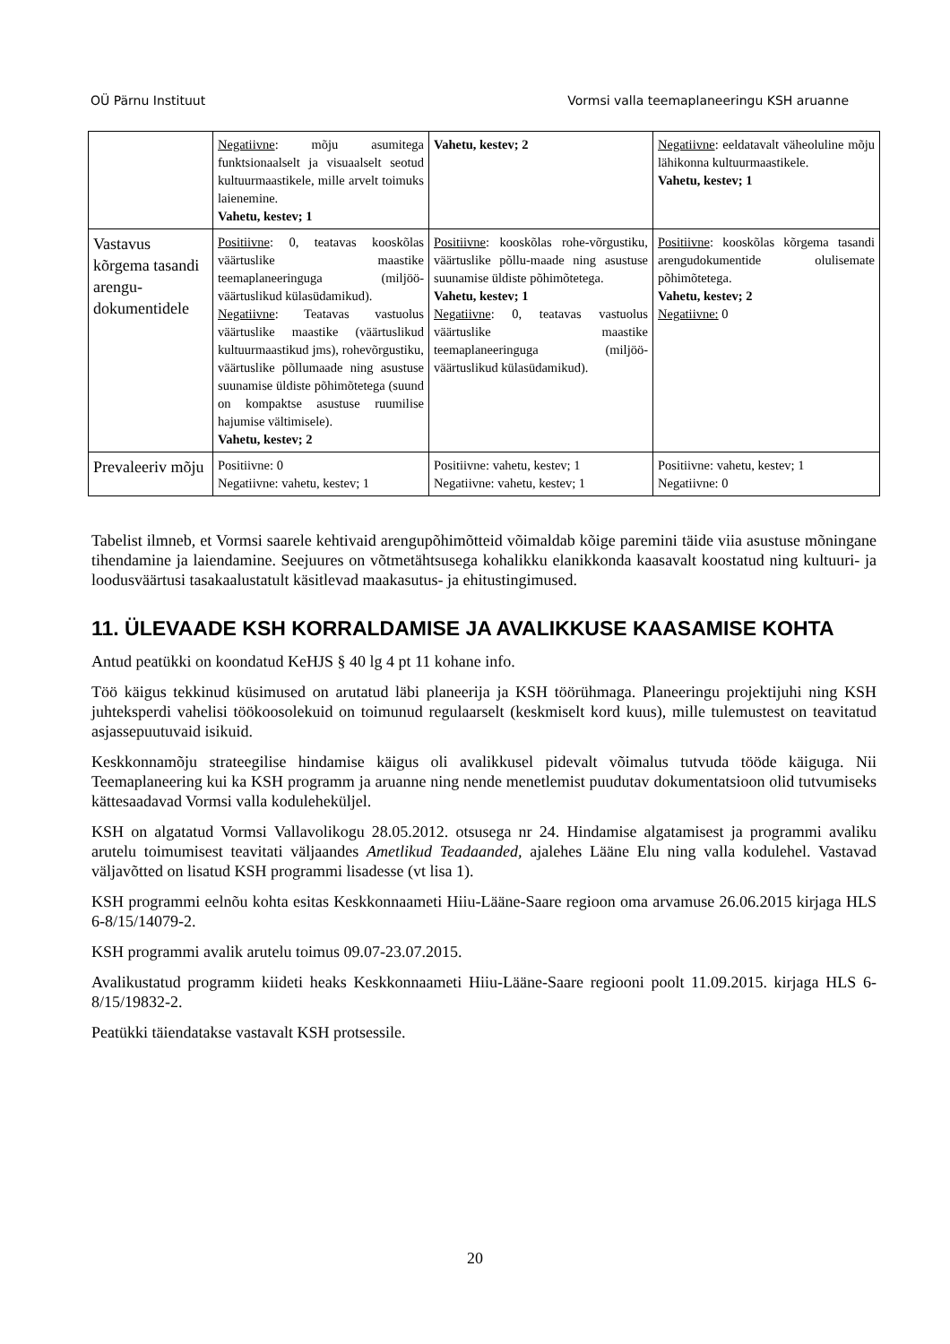OÜ Pärnu Instituut Vormsi valla teemaplaneeringu KSH aruanne
| | Negatiivne : mõju asumitega funktsionaalselt ja visuaalselt seotud kultuurmaastikele, mille arvelt toimuks laienemine. Vahetu, kestev; 1 | Vahetu, kestev; 2 | Negatiivne : eeldatavalt väheoluline mõju lähikonna kultuurmaastikele. Vahetu, kestev; 1 |
| Vastavus kõrgema tasandi arengu-dokumentidele | Positiivne : 0, teatavas kooskõlas väärtuslike maastike teemaplaneeringuga (miljöö-väärtuslikud külasüdamikud). Negatiivne : Teatavas vastuolus väärtuslike maastike (väärtuslikud kultuurmaastikud jms), rohevõrgustiku, väärtuslike põllumaade ning asustuse suunamise üldiste põhimõtetega (suund on kompaktse asustuse ruumilise hajumise vältimisele). Vahetu, kestev; 2 | Positiivne : kooskõlas rohe-võrgustiku, väärtuslike põllu-maade ning asustuse suunamise üldiste põhimõtetega. Vahetu, kestev; 1 Negatiivne : 0, teatavas vastuolus väärtuslike maastike teemaplaneeringuga (miljöö-väärtuslikud külasüdamikud). | Positiivne : kooskõlas kõrgema tasandi arengudokumentide olulisemate põhimõtetega. Vahetu, kestev; 2 Negatiivne: 0 |
| Prevaleeriv mõju | Positiivne: 0 Negatiivne: vahetu, kestev; 1 | Positiivne: vahetu, kestev; 1 Negatiivne: vahetu, kestev; 1 | Positiivne: vahetu, kestev; 1 Negatiivne: 0 |
Tabelist ilmneb, et Vormsi saarele kehtivaid arengupõhimõtteid võimaldab kõige paremini täide viia asustuse mõningane tihendamine ja laiendamine. Seejuures on võtmetähtsusega kohalikku elanikkonda kaasavalt koostatud ning kultuuri- ja loodusväärtusi tasakaalustatult käsitlevad maakasutus- ja ehitustingimused.
11. ÜLEVAADE KSH KORRALDAMISE JA AVALIKKUSE KAASAMISE KOHTA
Antud peatükki on koondatud KeHJS § 40 lg 4 pt 11 kohane info.
Töö käigus tekkinud küsimused on arutatud läbi planeerija ja KSH töörühmaga. Planeeringu projektijuhi ning KSH juhteksperdi vahelisi töökoosolekuid on toimunud regulaarselt (keskmiselt kord kuus), mille tulemustest on teavitatud asjassepuutuvaid isikuid.
Keskkonnamõju strateegilise hindamise käigus oli avalikkusel pidevalt võimalus tutvuda tööde käiguga. Nii Teemaplaneering kui ka KSH programm ja aruanne ning nende menetlemist puudutav dokumentatsioon olid tutvumiseks kättesaadavad Vormsi valla koduleheküljel.
KSH on algatatud Vormsi Vallavolikogu 28.05.2012. otsusega nr 24. Hindamise algatamisest ja programmi avaliku arutelu toimumisest teavitati väljaandes Ametlikud Teadaanded, ajalehes Lääne Elu ning valla kodulehel. Vastavad väljavõtted on lisatud KSH programmi lisadesse (vt lisa 1).
KSH programmi eelnõu kohta esitas Keskkonnaameti Hiiu-Lääne-Saare regioon oma arvamuse 26.06.2015 kirjaga HLS 6-8/15/14079-2.
KSH programmi avalik arutelu toimus 09.07-23.07.2015.
Avalikustatud programm kiideti heaks Keskkonnaameti Hiiu-Lääne-Saare regiooni poolt 11.09.2015. kirjaga HLS 6-8/15/19832-2.
Peatükki täiendatakse vastavalt KSH protsessile.
20